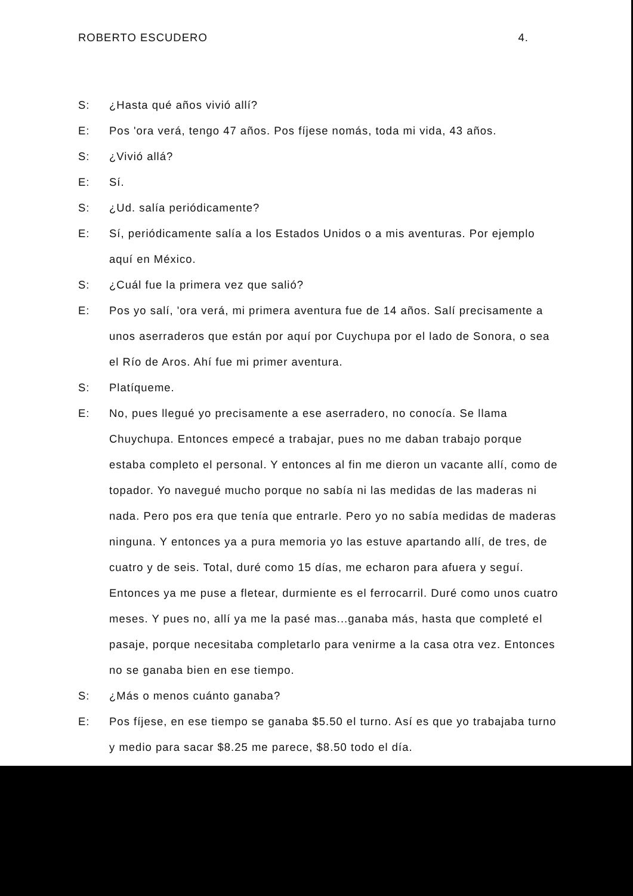ROBERTO ESCUDERO 4.
S: ¿Hasta qué años vivió allí?
E: Pos 'ora verá, tengo 47 años. Pos fíjese nomás, toda mi vida, 43 años.
S: ¿Vivió allá?
E: Sí.
S: ¿Ud. salía periódicamente?
E: Sí, periódicamente salía a los Estados Unidos o a mis aventuras. Por ejemplo aquí en México.
S: ¿Cuál fue la primera vez que salió?
E: Pos yo salí, 'ora verá, mi primera aventura fue de 14 años. Salí precisamente a unos aserraderos que están por aquí por Cuychupa por el lado de Sonora, o sea el Río de Aros. Ahí fue mi primer aventura.
S: Platíqueme.
E: No, pues llegué yo precisamente a ese aserradero, no conocía. Se llama Chuychupa. Entonces empecé a trabajar, pues no me daban trabajo porque estaba completo el personal. Y entonces al fin me dieron un vacante allí, como de topador. Yo navegué mucho porque no sabía ni las medidas de las maderas ni nada. Pero pos era que tenía que entrarle. Pero yo no sabía medidas de maderas ninguna. Y entonces ya a pura memoria yo las estuve apartando allí, de tres, de cuatro y de seis. Total, duré como 15 días, me echaron para afuera y seguí. Entonces ya me puse a fletear, durmiente es el ferrocarril. Duré como unos cuatro meses. Y pues no, allí ya me la pasé mas...ganaba más, hasta que completé el pasaje, porque necesitaba completarlo para venirme a la casa otra vez. Entonces no se ganaba bien en ese tiempo.
S: ¿Más o menos cuánto ganaba?
E: Pos fíjese, en ese tiempo se ganaba $5.50 el turno. Así es que yo trabajaba turno y medio para sacar $8.25 me parece, $8.50 todo el día.